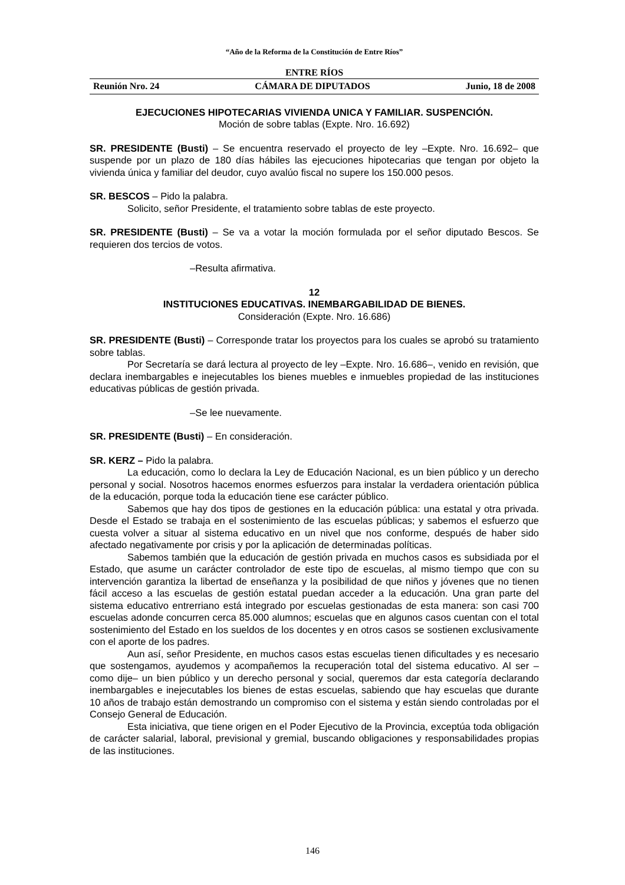“Año de la Reforma de la Constitución de Entre Ríos”
ENTRE RÍOS
Reunión Nro. 24 CÁMARA DE DIPUTADOS Junio, 18 de 2008
EJECUCIONES HIPOTECARIAS VIVIENDA UNICA Y FAMILIAR. SUSPENCIÓN.
Moción de sobre tablas (Expte. Nro. 16.692)
SR. PRESIDENTE (Busti) – Se encuentra reservado el proyecto de ley –Expte. Nro. 16.692– que suspende por un plazo de 180 días hábiles las ejecuciones hipotecarias que tengan por objeto la vivienda única y familiar del deudor, cuyo avalúo fiscal no supere los 150.000 pesos.
SR. BESCOS – Pido la palabra.
Solicito, señor Presidente, el tratamiento sobre tablas de este proyecto.
SR. PRESIDENTE (Busti) – Se va a votar la moción formulada por el señor diputado Bescos. Se requieren dos tercios de votos.
–Resulta afirmativa.
12
INSTITUCIONES EDUCATIVAS. INEMBARGABILIDAD DE BIENES.
Consideración (Expte. Nro. 16.686)
SR. PRESIDENTE (Busti) – Corresponde tratar los proyectos para los cuales se aprobó su tratamiento sobre tablas.
Por Secretaría se dará lectura al proyecto de ley –Expte. Nro. 16.686–, venido en revisión, que declara inembargables e inejecutables los bienes muebles e inmuebles propiedad de las instituciones educativas públicas de gestión privada.
–Se lee nuevamente.
SR. PRESIDENTE (Busti) – En consideración.
SR. KERZ – Pido la palabra.
La educación, como lo declara la Ley de Educación Nacional, es un bien público y un derecho personal y social. Nosotros hacemos enormes esfuerzos para instalar la verdadera orientación pública de la educación, porque toda la educación tiene ese carácter público.
Sabemos que hay dos tipos de gestiones en la educación pública: una estatal y otra privada. Desde el Estado se trabaja en el sostenimiento de las escuelas públicas; y sabemos el esfuerzo que cuesta volver a situar al sistema educativo en un nivel que nos conforme, después de haber sido afectado negativamente por crisis y por la aplicación de determinadas políticas.
Sabemos también que la educación de gestión privada en muchos casos es subsidiada por el Estado, que asume un carácter controlador de este tipo de escuelas, al mismo tiempo que con su intervención garantiza la libertad de enseñanza y la posibilidad de que niños y jóvenes que no tienen fácil acceso a las escuelas de gestión estatal puedan acceder a la educación. Una gran parte del sistema educativo entrerriano está integrado por escuelas gestionadas de esta manera: son casi 700 escuelas adonde concurren cerca 85.000 alumnos; escuelas que en algunos casos cuentan con el total sostenimiento del Estado en los sueldos de los docentes y en otros casos se sostienen exclusivamente con el aporte de los padres.
Aun así, señor Presidente, en muchos casos estas escuelas tienen dificultades y es necesario que sostengamos, ayudemos y acompañemos la recuperación total del sistema educativo. Al ser –como dije– un bien público y un derecho personal y social, queremos dar esta categoría declarando inembargables e inejecutables los bienes de estas escuelas, sabiendo que hay escuelas que durante 10 años de trabajo están demostrando un compromiso con el sistema y están siendo controladas por el Consejo General de Educación.
Esta iniciativa, que tiene origen en el Poder Ejecutivo de la Provincia, exceptúa toda obligación de carácter salarial, laboral, previsional y gremial, buscando obligaciones y responsabilidades propias de las instituciones.
146